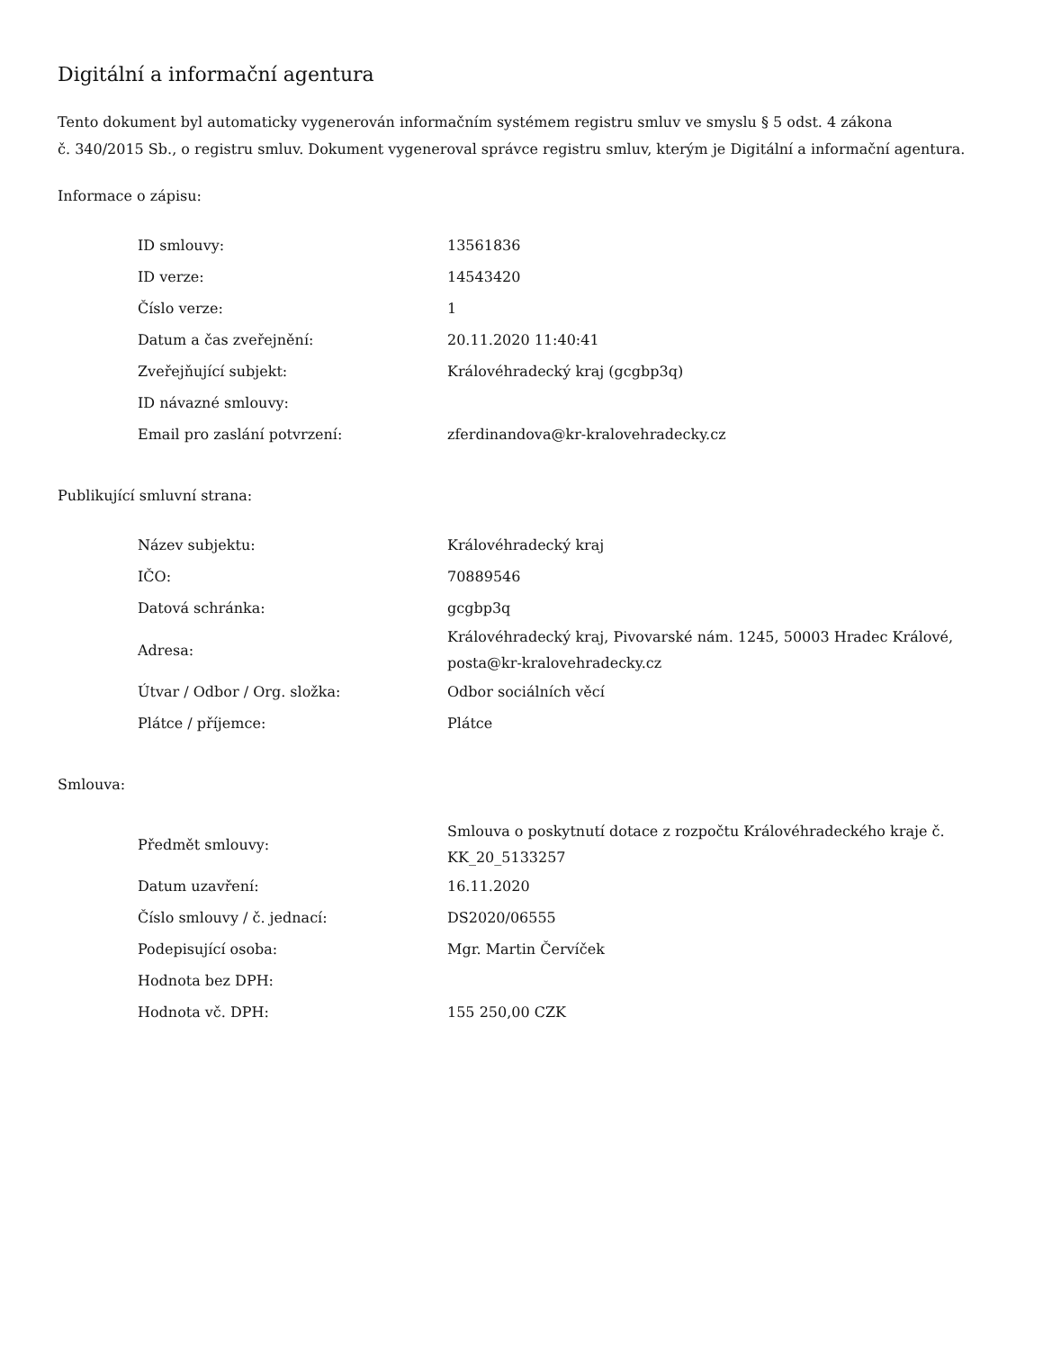Digitální a informační agentura
Tento dokument byl automaticky vygenerován informačním systémem registru smluv ve smyslu § 5 odst. 4 zákona
č. 340/2015 Sb., o registru smluv. Dokument vygeneroval správce registru smluv, kterým je Digitální a informační agentura.
Informace o zápisu:
| ID smlouvy: | 13561836 |
| ID verze: | 14543420 |
| Číslo verze: | 1 |
| Datum a čas zveřejnění: | 20.11.2020 11:40:41 |
| Zveřejňující subjekt: | Královéhradecký kraj (gcgbp3q) |
| ID návazné smlouvy: | |
| Email pro zaslání potvrzení: | zferdinandova@kr-kralovehradecky.cz |
Publikující smluvní strana:
| Název subjektu: | Královéhradecký kraj |
| IČO: | 70889546 |
| Datová schránka: | gcgbp3q |
| Adresa: | Královéhradecký kraj, Pivovarské nám. 1245, 50003 Hradec Králové, posta@kr-kralovehradecky.cz |
| Útvar / Odbor / Org. složka: | Odbor sociálních věcí |
| Plátce / příjemce: | Plátce |
Smlouva:
| Předmět smlouvy: | Smlouva o poskytnutí dotace z rozpočtu Královéhradeckého kraje č. KK_20_5133257 |
| Datum uzavření: | 16.11.2020 |
| Číslo smlouvy / č. jednací: | DS2020/06555 |
| Podepisující osoba: | Mgr. Martin Červíček |
| Hodnota bez DPH: | |
| Hodnota vč. DPH: | 155 250,00 CZK |